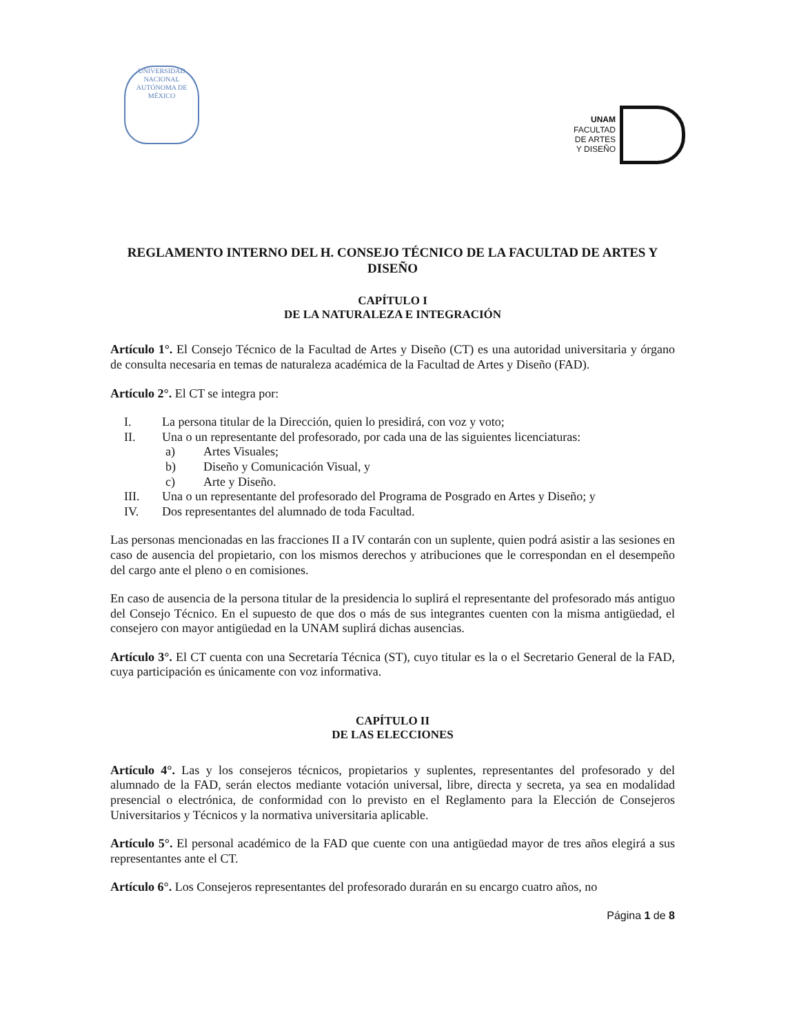UNIVERSIDAD NACIONAL AUTÓNOMA DE MÉXICO
UNAM
FACULTAD
DE ARTES
Y DISEÑO
REGLAMENTO INTERNO DEL H. CONSEJO TÉCNICO DE LA FACULTAD DE ARTES Y DISEÑO
CAPÍTULO I
DE LA NATURALEZA E INTEGRACIÓN
Artículo 1°. El Consejo Técnico de la Facultad de Artes y Diseño (CT) es una autoridad universitaria y órgano de consulta necesaria en temas de naturaleza académica de la Facultad de Artes y Diseño (FAD).
Artículo 2°. El CT se integra por:
I. La persona titular de la Dirección, quien lo presidirá, con voz y voto;
II. Una o un representante del profesorado, por cada una de las siguientes licenciaturas:
a) Artes Visuales;
b) Diseño y Comunicación Visual, y
c) Arte y Diseño.
III. Una o un representante del profesorado del Programa de Posgrado en Artes y Diseño; y
IV. Dos representantes del alumnado de toda Facultad.
Las personas mencionadas en las fracciones II a IV contarán con un suplente, quien podrá asistir a las sesiones en caso de ausencia del propietario, con los mismos derechos y atribuciones que le correspondan en el desempeño del cargo ante el pleno o en comisiones.
En caso de ausencia de la persona titular de la presidencia lo suplirá el representante del profesorado más antiguo del Consejo Técnico. En el supuesto de que dos o más de sus integrantes cuenten con la misma antigüedad, el consejero con mayor antigüedad en la UNAM suplirá dichas ausencias.
Artículo 3°. El CT cuenta con una Secretaría Técnica (ST), cuyo titular es la o el Secretario General de la FAD, cuya participación es únicamente con voz informativa.
CAPÍTULO II
DE LAS ELECCIONES
Artículo 4°. Las y los consejeros técnicos, propietarios y suplentes, representantes del profesorado y del alumnado de la FAD, serán electos mediante votación universal, libre, directa y secreta, ya sea en modalidad presencial o electrónica, de conformidad con lo previsto en el Reglamento para la Elección de Consejeros Universitarios y Técnicos y la normativa universitaria aplicable.
Artículo 5°. El personal académico de la FAD que cuente con una antigüedad mayor de tres años elegirá a sus representantes ante el CT.
Artículo 6°. Los Consejeros representantes del profesorado durarán en su encargo cuatro años, no
Página 1 de 8